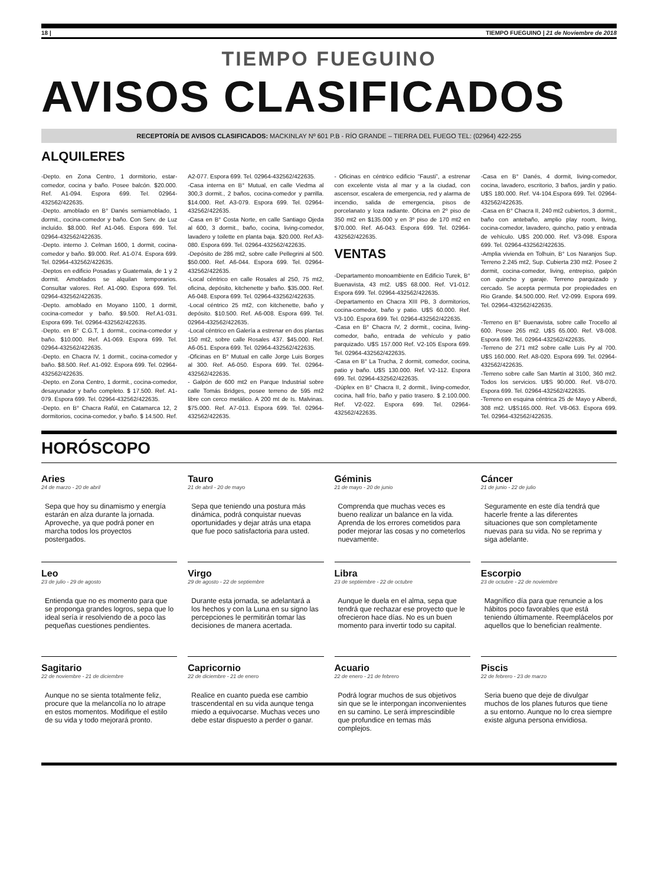18 | TIEMPO FUEGUINO | 21 de Noviembre de 2018
TIEMPO FUEGUINO
AVISOS CLASIFICADOS
RECEPTORÍA DE AVISOS CLASIFICADOS: MACKINLAY Nº 601 P.B - RÍO GRANDE – TIERRA DEL FUEGO TEL: (02964) 422-255
ALQUILERES
-Depto. en Zona Centro, 1 dormitorio, estar-comedor, cocina y baño. Posee balcón. $20.000. Ref. A1-094. Espora 699. Tel. 02964-432562/422635.
-Depto. amoblado en B° Danés semiamoblado, 1 dormit., cocina-comedor y baño. Con Serv. de Luz incluído. $8.000. Ref A1-046. Espora 699. Tel. 02964-432562/422635.
-Depto. interno J. Celman 1600, 1 dormit, cocina-comedor y baño. $9.000. Ref. A1-074. Espora 699. Tel. 02964-432562/422635.
-Deptos en edificio Posadas y Guatemala, de 1 y 2 dormit. Amoblados se alquilan temporarios. Consultar valores. Ref. A1-090. Espora 699. Tel. 02964-432562/422635.
-Depto. amoblado en Moyano 1100, 1 dormit, cocina-comedor y baño. $9.500. Ref.A1-031. Espora 699. Tel. 02964-432562/422635.
-Depto. en B° C.G.T, 1 dormit., cocina-comedor y baño. $10.000. Ref. A1-069. Espora 699. Tel. 02964-432562/422635.
-Depto. en Chacra IV, 1 dormit., cocina-comedor y baño. $8.500. Ref. A1-092. Espora 699. Tel. 02964-432562/422635.
-Depto. en Zona Centro, 1 dormit., cocina-comedor, desayunador y baño completo. $ 17.500. Ref. A1-079. Espora 699. Tel. 02964-432562/422635.
-Depto. en B° Chacra Rafúl, en Catamarca 12, 2 dormitorios, cocina-comedor, y baño. $ 14.500. Ref. A2-077. Espora 699. Tel. 02964-432562/422635.
-Casa interna en B° Mutual, en calle Viedma al 300,3 dormit., 2 baños, cocina-comedor y parrilla. $14.000. Ref. A3-079. Espora 699. Tel. 02964-432562/422635.
-Casa en B° Costa Norte, en calle Santiago Ojeda al 600, 3 dormit., baño, cocina, living-comedor, lavadero y toilette en planta baja. $20.000. Ref.A3-080. Espora 699. Tel. 02964-432562/422635.
-Depósito de 286 mt2, sobre calle Pellegrini al 500. $50.000. Ref. A6-044. Espora 699. Tel. 02964-432562/422635.
-Local céntrico en calle Rosales al 250, 75 mt2, oficina, depósito, kitchenette y baño. $35.000. Ref. A6-048. Espora 699. Tel. 02964-432562/422635.
-Local céntrico 25 mt2, con kitchenette, baño y depósito. $10.500. Ref. A6-008. Espora 699. Tel. 02964-432562/422635.
-Local céntrico en Galería a estrenar en dos plantas 150 mt2, sobre calle Rosales 437. $45.000. Ref. A6-051. Espora 699. Tel. 02964-432562/422635.
-Oficinas en B° Mutual en calle Jorge Luis Borges al 300. Ref. A6-050. Espora 699. Tel. 02964-432562/422635.
- Galpón de 600 mt2 en Parque Industrial sobre calle Tomás Bridges, posee terreno de 595 mt2 libre con cerco metálico. A 200 mt de Is. Malvinas. $75.000. Ref. A7-013. Espora 699. Tel. 02964-432562/422635.
- Oficinas en céntrico edificio “Fausti”, a estrenar con excelente vista al mar y a la ciudad, con ascensor, escalera de emergencia, red y alarma de incendio, salida de emergencia, pisos de porcelanato y loza radiante. Oficina en 2º piso de 350 mt2 en $135.000 y en 3º piso de 170 mt2 en $70.000. Ref. A6-043. Espora 699. Tel. 02964-432562/422635.
VENTAS
-Departamento monoambiente en Edificio Turek, B° Buenavista, 43 mt2. U$S 68.000. Ref. V1-012. Espora 699. Tel. 02964-432562/422635.
-Departamento en Chacra XIII PB, 3 dormitorios, cocina-comedor, baño y patio. U$S 60.000. Ref. V3-100. Espora 699. Tel. 02964-432562/422635.
-Casa en B° Chacra IV, 2 dormit., cocina, living-comedor, baño, entrada de vehículo y patio parquizado. U$S 157.000 Ref. V2-105 Espora 699. Tel. 02964-432562/422635.
-Casa en B° La Trucha, 2 dormit, comedor, cocina, patio y baño. U$S 130.000. Ref. V2-112. Espora 699. Tel. 02964-432562/422635.
-Dúplex en B° Chacra II, 2 dormit., living-comedor, cocina, hall frío, baño y patio trasero. $ 2.100.000. Ref. V2-022. Espora 699. Tel. 02964-432562/422635.
-Casa en B° Danés, 4 dormit, living-comedor, cocina, lavadero, escritorio, 3 baños, jardín y patio. U$S 180.000. Ref. V4-104.Espora 699. Tel. 02964-432562/422635.
-Casa en B° Chacra II, 240 mt2 cubiertos, 3 dormit., baño con antebaño, amplio play room, living, cocina-comedor, lavadero, quincho, patio y entrada de vehículo. U$S 200.000. Ref. V3-098. Espora 699. Tel. 02964-432562/422635.
-Amplia vivienda en Tolhuin, B° Los Naranjos Sup. Terreno 2.245 mt2, Sup. Cubierta 230 mt2. Posee 2 dormit, cocina-comedor, living, entrepiso, galpón con quincho y garaje. Terreno parquizado y cercado. Se acepta permuta por propiedades en Rio Grande. $4.500.000. Ref. V2-099. Espora 699. Tel. 02964-432562/422635.
-Terreno en B° Buenavista, sobre calle Trocello al 600. Posee 265 mt2. U$S 65.000. Ref. V8-008. Espora 699. Tel. 02964-432562/422635.
-Terreno de 271 mt2 sobre calle Luis Py al 700. U$S 160.000. Ref. A8-020. Espora 699. Tel. 02964-432562/422635.
-Terreno sobre calle San Martín al 3100, 360 mt2. Todos los servicios. U$S 90.000. Ref. V8-070. Espora 699. Tel. 02964-432562/422635.
-Terreno en esquina céntrica 25 de Mayo y Alberdi, 308 mt2. U$S165.000. Ref. V8-063. Espora 699. Tel. 02964-432562/422635.
HORÓSCOPO
Aries
24 de marzo - 20 de abril
Sepa que hoy su dinamismo y energía estarán en alza durante la jornada. Aproveche, ya que podrá poner en marcha todos los proyectos postergados.
Tauro
21 de abril - 20 de mayo
Sepa que teniendo una postura más dinámica, podrá conquistar nuevas oportunidades y dejar atrás una etapa que fue poco satisfactoria para usted.
Géminis
21 de mayo - 20 de junio
Comprenda que muchas veces es bueno realizar un balance en la vida. Aprenda de los errores cometidos para poder mejorar las cosas y no cometerlos nuevamente.
Cáncer
21 de junio - 22 de julio
Seguramente en este día tendrá que hacerle frente a las diferentes situaciones que son completamente nuevas para su vida. No se reprima y siga adelante.
Leo
23 de julio - 29 de agosto
Entienda que no es momento para que se proponga grandes logros, sepa que lo ideal sería ir resolviendo de a poco las pequeñas cuestiones pendientes.
Virgo
29 de agosto - 22 de septiembre
Durante esta jornada, se adelantará a los hechos y con la Luna en su signo las percepciones le permitirán tomar las decisiones de manera acertada.
Libra
23 de septiembre - 22 de octubre
Aunque le duela en el alma, sepa que tendrá que rechazar ese proyecto que le ofrecieron hace días. No es un buen momento para invertir todo su capital.
Escorpio
23 de octubre - 22 de noviembre
Magnífico día para que renuncie a los hábitos poco favorables que está teniendo últimamente. Reemplácelos por aquellos que lo benefician realmente.
Sagitario
22 de noviembre - 21 de diciembre
Aunque no se sienta totalmente feliz, procure que la melancolía no lo atrape en estos momentos. Modifique el estilo de su vida y todo mejorará pronto.
Capricornio
22 de diciembre - 21 de enero
Realice en cuanto pueda ese cambio trascendental en su vida aunque tenga miedo a equivocarse. Muchas veces uno debe estar dispuesto a perder o ganar.
Acuario
22 de enero - 21 de febrero
Podrá lograr muchos de sus objetivos sin que se le interpongan inconvenientes en su camino. Le será imprescindible que profundice en temas más complejos.
Piscis
22 de febrero - 23 de marzo
Seria bueno que deje de divulgar muchos de los planes futuros que tiene a su entorno. Aunque no lo crea siempre existe alguna persona envidiosa.